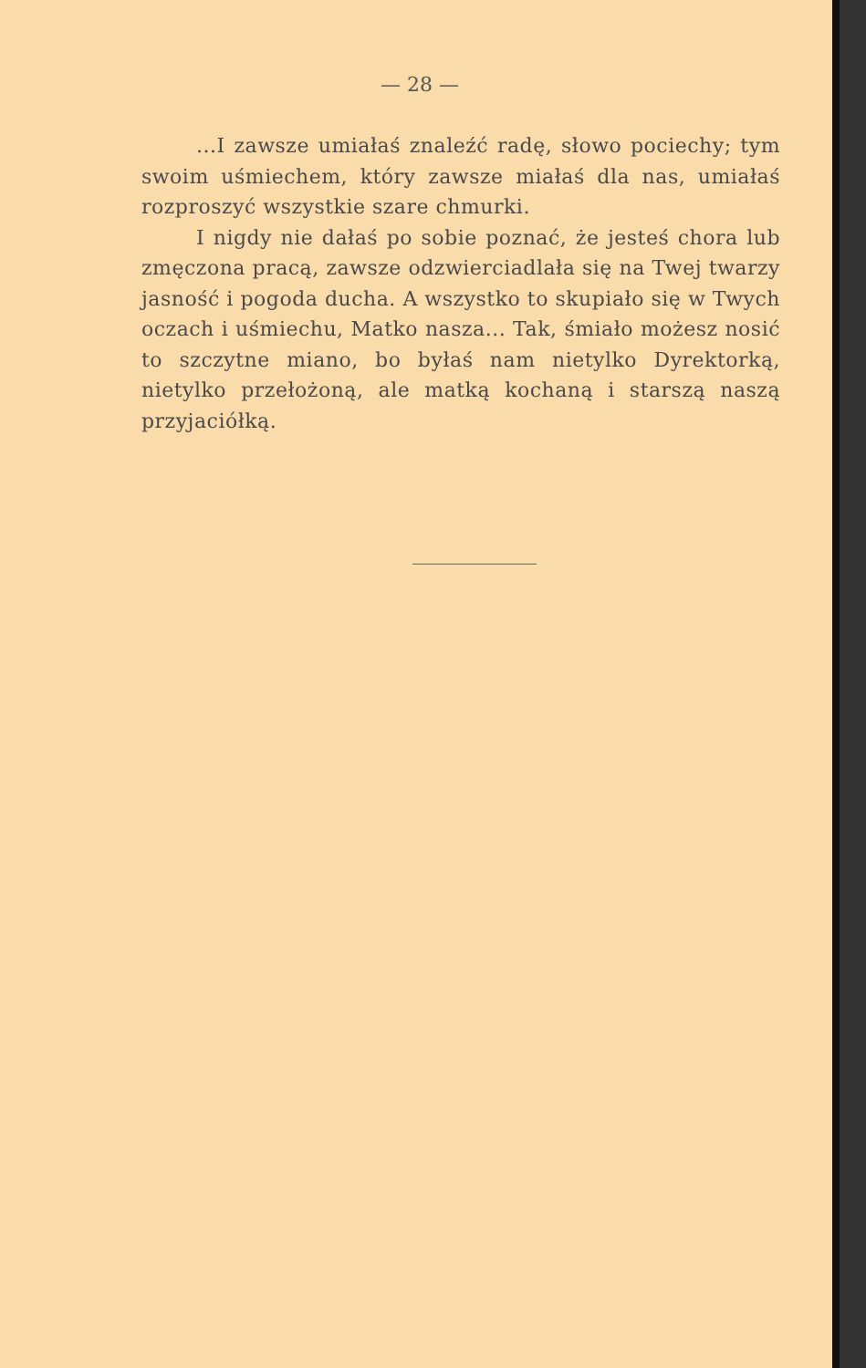— 28 —
...I zawsze umiałaś znaleźć radę, słowo pociechy; tym swoim uśmiechem, który zawsze miałaś dla nas, umiałaś rozproszyć wszystkie szare chmurki.
I nigdy nie dałaś po sobie poznać, że jesteś chora lub zmęczona pracą, zawsze odzwierciadlała się na Twej twarzy jasność i pogoda ducha. A wszystko to skupiało się w Twych oczach i uśmiechu, Matko nasza... Tak, śmiało możesz nosić to szczytne miano, bo byłaś nam nietylko Dyrektorką, nietylko przełożoną, ale matką kochaną i starszą naszą przyjaciółką.